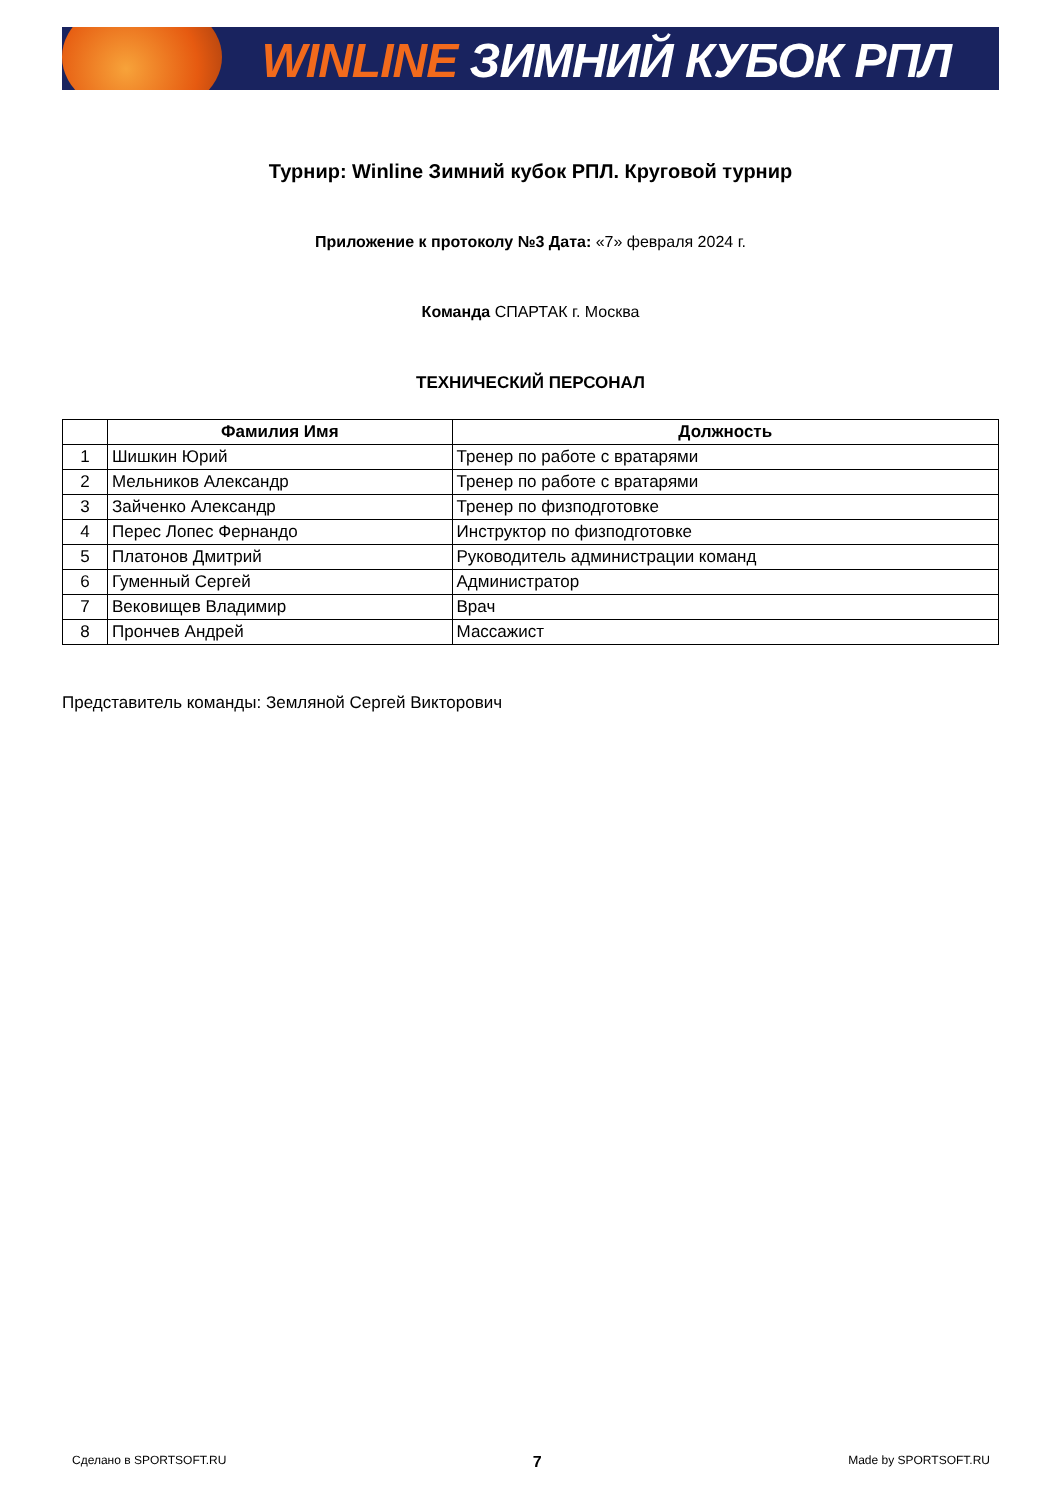WINLINE ЗИМНИЙ КУБОК РПЛ
Турнир: Winline Зимний кубок РПЛ. Круговой турнир
Приложение к протоколу №3 Дата: «7» февраля 2024 г.
Команда СПАРТАК г. Москва
ТЕХНИЧЕСКИЙ ПЕРСОНАЛ
| | Фамилия Имя | Должность |
| --- | --- | --- |
| 1 | Шишкин Юрий | Тренер по работе с вратарями |
| 2 | Мельников Александр | Тренер по работе с вратарями |
| 3 | Зайченко Александр | Тренер по физподготовке |
| 4 | Перес Лопес Фернандо | Инструктор по физподготовке |
| 5 | Платонов Дмитрий | Руководитель администрации команд |
| 6 | Гуменный Сергей | Администратор |
| 7 | Вековищев Владимир | Врач |
| 8 | Прончев Андрей | Массажист |
Представитель команды: Земляной Сергей Викторович
Сделано в SPORTSOFT.RU 7 Made by SPORTSOFT.RU